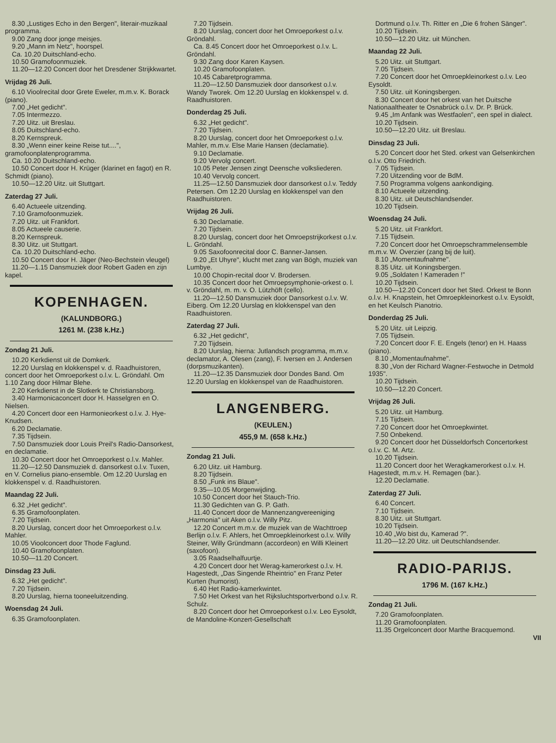8.30 „Lustiges Echo in den Bergen", literair-muzikaal programma.
9.00 Zang door jonge meisjes.
9.20 „Mann im Netz", hoorspel.
Ca. 10.20 Duitschland-echo.
10.50 Gramofoonmuziek.
11.20—12.20 Concert door het Dresdener Strijkkwartet.
Vrijdag 26 Juli.
6.10 Vioolrecital door Grete Eweler, m.m.v. K. Borack (piano).
7.00 „Het gedicht".
7.05 Intermezzo.
7.20 Uitz. uit Breslau.
8.05 Duitschland-echo.
8.20 Kernspreuk.
8.30 „Wenn einer keine Reise tut....", gramofoonplatenprogramma.
Ca. 10.20 Duitschland-echo.
10.50 Concert door H. Krüger (klarinet en fagot) en R. Schmidt (piano).
10.50—12.20 Uitz. uit Stuttgart.
Zaterdag 27 Juli.
6.40 Actueele uitzending.
7.10 Gramofoonmuziek.
7.20 Uitz. uit Frankfort.
8.05 Actueele causerie.
8.20 Kernspreuk.
8.30 Uitz. uit Stuttgart.
Ca. 10.20 Duitschland-echo.
10.50 Concert door H. Jäger (Neo-Bechstein vleugel)
11.20—1.15 Dansmuziek door Robert Gaden en zijn kapel.
KOPENHAGEN.
(KALUNDBORG.)
1261 M. (238 k.Hz.)
Zondag 21 Juli.
10.20 Kerkdienst uit de Domkerk.
12.20 Uurslag en klokkenspel v. d. Raadhuistoren, concert door het Omroeporkest o.l.v. L. Gröndahl. Om 1.10 Zang door Hilmar Blehe.
2.20 Kerkdienst in de Slotkerk te Christiansborg.
3.40 Harmonicaconcert door H. Hasselgren en O. Nielsen.
4.20 Concert door een Harmonieorkest o.l.v. J. Hye-Knudsen.
6.20 Declamatie.
7.35 Tijdsein.
7.50 Dansmuziek door Louis Preil's Radio-Dansorkest, en declamatie.
10.30 Concert door het Omroeporkest o.l.v. Mahler.
11.20—12.50 Dansmuziek d. dansorkest o.l.v. Tuxen, en V. Cornelius piano-ensemble. Om 12.20 Uurslag en klokkenspel v. d. Raadhuistoren.
Maandag 22 Juli.
6.32 „Het gedicht".
6.35 Gramofoonplaten.
7.20 Tijdsein.
8.20 Uurslag, concert door het Omroeporkest o.l.v. Mahler.
10.05 Vioolconcert door Thode Faglund.
10.40 Gramofoonplaten.
10.50—11.20 Concert.
Dinsdag 23 Juli.
6.32 „Het gedicht".
7.20 Tijdsein.
8.20 Uurslag, hierna tooneeluitzending.
Woensdag 24 Juli.
6.35 Gramofoonplaten.
7.20 Tijdsein.
8.20 Uurslag, concert door het Omroeporkest o.l.v. Gröndahl.
Ca. 8.45 Concert door het Omroeporkest o.l.v. L. Gröndahl.
9.30 Zang door Karen Kaysen.
10.20 Gramofoonplaten.
10.45 Cabaretprogramma.
11.20—12.50 Dansmuziek door dansorkest o.l.v. Wandy Tworek. Om 12.20 Uurslag en klokkenspel v. d. Raadhuistoren.
Donderdag 25 Juli.
6.32 „Het gedicht".
7.20 Tijdsein.
8.20 Uurslag, concert door het Omroeporkest o.l.v. Mahler, m.m.v. Else Marie Hansen (declamatie).
9.10 Declamatie.
9.20 Vervolg concert.
10.05 Peter Jensen zingt Deensche volksliederen.
10.40 Vervolg concert.
11.25—12.50 Dansmuziek door dansorkest o.l.v. Teddy Petersen. Om 12.20 Uurslag en klokkenspel van den Raadhuistoren.
Vrijdag 26 Juli.
6.30 Declamatie.
7.20 Tijdsein.
8.20 Uurslag, concert door het Omroepstrijkorkest o.l.v. L. Gröndahl.
9.05 Saxofoonrecital door C. Banner-Jansen.
9.20 „Et Uhyre", klucht met zang van Bögh, muziek van Lumbye.
10.00 Chopin-recital door V. Brodersen.
10.35 Concert door het Omroepsymphonie-orkest o. l. v. Gröndahl, m. m. v. O. Lützhöft (cello).
11.20—12.50 Dansmuziek door Dansorkest o.l.v. W. Eiberg. Om 12.20 Uurslag en klokkenspel van den Raadhuistoren.
Zaterdag 27 Juli.
6.32 „Het gedicht",
7.20 Tijdsein.
8.20 Uurslag, hierna: Jutlandsch programma, m.m.v. declamator, A. Olesen (zang), F. Iversen en J. Andersen (dorpsmuzikanten).
11.20—12.35 Dansmuziek door Dondes Band. Om 12.20 Uurslag en klokkenspel van de Raadhuistoren.
LANGENBERG.
(KEULEN.)
455,9 M. (658 k.Hz.)
Zondag 21 Juli.
6.20 Uitz. uit Hamburg.
8.20 Tijdsein.
8.50 „Funk ins Blaue".
9.35—10.05 Morgenwijding.
10.50 Concert door het Stauch-Trio.
11.30 Gedichten van G. P. Gath.
11.40 Concert door de Mannenzangvereeniging „Harmonia" uit Aken o.l.v. Willy Pitz.
12.20 Concert m.m.v. de muziek van de Wachttroep Berlijn o.l.v. F. Ahlers, het Omroepkleinorkest o.l.v. Willy Steiner, Willy Gründmann (accordeon) en Willi Kleinert (saxofoon).
3.05 Raadselhalfuurtje.
4.20 Concert door het Werag-kamerorkest o.l.v. H. Hagestedt, „Das Singende Rheintrio" en Franz Peter Kurten (humorist).
6.40 Het Radio-kamerkwintet.
7.50 Het Orkest van het Rijksluchtsportverbond o.l.v. R. Schulz.
8.20 Concert door het Omroeporkest o.l.v. Leo Eysoldt, de Mandoline-Konzert-Gesellschaft
Dortmund o.l.v. Th. Ritter en „Die 6 frohen Sänger".
10.20 Tijdsein.
10.50—12.20 Uitz. uit München.
Maandag 22 Juli.
5.20 Uitz. uit Stuttgart.
7.05 Tijdsein.
7.20 Concert door het Omroepkleinorkest o.l.v. Leo Eysoldt.
7.50 Uitz. uit Koningsbergen.
8.30 Concert door het orkest van het Duitsche Nationaaltheater te Osnabrück o.l.v. Dr. P. Brück.
9.45 „Im Anfank was Westfaolen", een spel in dialect.
10.20 Tijdsein.
10.50—12.20 Uitz. uit Breslau.
Dinsdag 23 Juli.
5.20 Concert door het Sted. orkest van Gelsenkirchen o.l.v. Otto Friedrich.
7.05 Tijdsein.
7.20 Uitzending voor de BdM.
7.50 Programma volgens aankondiging.
8.10 Actueele uitzending.
8.30 Uitz. uit Deutschlandsender.
10.20 Tijdsein.
Woensdag 24 Juli.
5.20 Uitz. uit Frankfort.
7.15 Tijdsein.
7.20 Concert door het Omroepschrammelensemble m.m.v. W. Overzier (zang bij de luit).
8.10 „Momentaufnahme".
8.35 Uitz. uit Koningsbergen.
9.05 „Soldaten ! Kameraden !"
10.20 Tijdsein.
10.50—12.20 Concert door het Sted. Orkest te Bonn o.l.v. H. Knapstein, het Omroepkleinorkest o.l.v. Eysoldt, en het Keulsch Pianotrio.
Donderdag 25 Juli.
5.20 Uitz. uit Leipzig.
7.05 Tijdsein.
7.20 Concert door F. E. Engels (tenor) en H. Haass (piano).
8.10 „Momentaufnahme".
8.30 „Von der Richard Wagner-Festwoche in Detmold 1935".
10.20 Tijdsein.
10.50—12.20 Concert.
Vrijdag 26 Juli.
5.20 Uitz. uit Hamburg.
7.15 Tijdsein.
7.20 Concert door het Omroepkwintet.
7.50 Onbekend.
9.20 Concert door het Düsseldorfsch Concertorkest o.l.v. C. M. Artz.
10.20 Tijdsein.
11.20 Concert door het Weragkamerorkest o.l.v. H. Hagestedt, m.m.v. H. Remagen (bar.).
12.20 Declamatie.
Zaterdag 27 Juli.
6.40 Concert.
7.10 Tijdsein.
8.30 Uitz. uit Stuttgart.
10.20 Tijdsein.
10.40 „Wo bist du, Kamerad ?".
11.20—12.20 Uitz. uit Deutschlandsender.
RADIO-PARIJS.
1796 M. (167 k.Hz.)
Zondag 21 Juli.
7.20 Gramofoonplaten.
11.20 Gramofoonplaten.
11.35 Orgelconcert door Marthe Bracquemond.
VII